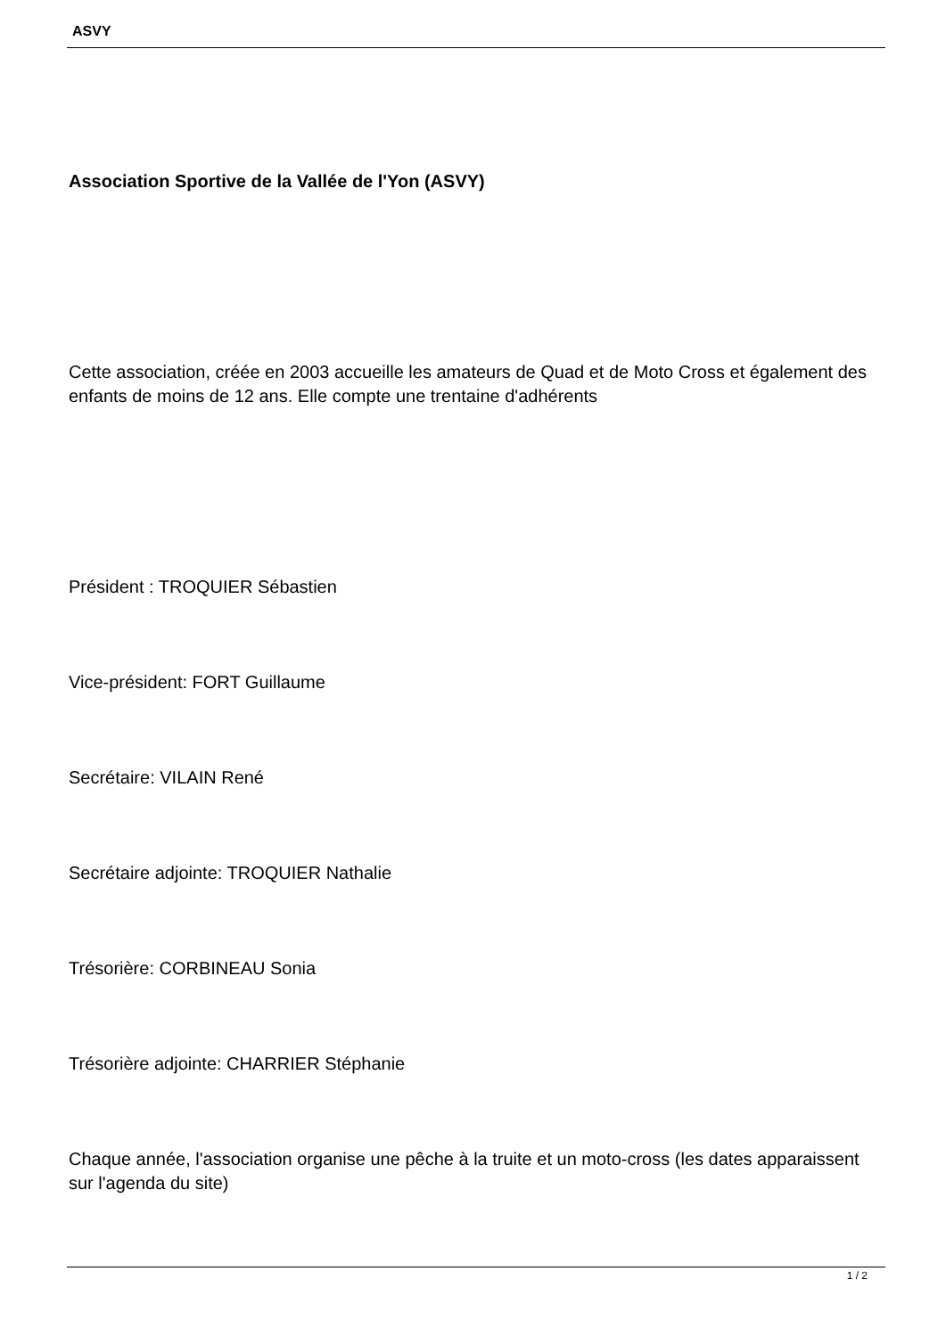ASVY
Association Sportive de la Vallée de l'Yon (ASVY)
Cette association, créée en 2003 accueille les amateurs de Quad et de Moto Cross et également des enfants de moins de 12 ans. Elle compte une trentaine d'adhérents
Président : TROQUIER Sébastien
Vice-président: FORT Guillaume
Secrétaire: VILAIN René
Secrétaire adjointe: TROQUIER Nathalie
Trésorière: CORBINEAU Sonia
Trésorière adjointe: CHARRIER Stéphanie
Chaque année, l'association organise une pêche à la truite et un moto-cross (les dates apparaissent sur l'agenda du site)
1 / 2